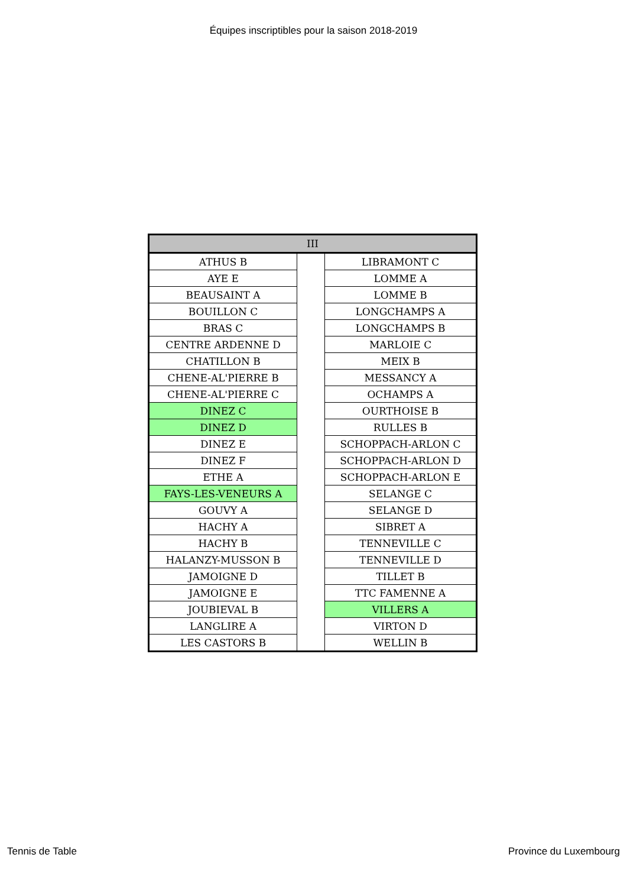Équipes inscriptibles pour la saison 2018-2019
| III | | |
| --- | --- | --- |
| ATHUS B | | LIBRAMONT C |
| AYE E | | LOMME A |
| BEAUSAINT A | | LOMME B |
| BOUILLON C | | LONGCHAMPS A |
| BRAS C | | LONGCHAMPS B |
| CENTRE ARDENNE D | | MARLOIE C |
| CHATILLON B | | MEIX B |
| CHENE-AL'PIERRE B | | MESSANCY A |
| CHENE-AL'PIERRE C | | OCHAMPS A |
| DINEZ C | | OURTHOISE B |
| DINEZ D | | RULLES B |
| DINEZ E | | SCHOPPACH-ARLON C |
| DINEZ F | | SCHOPPACH-ARLON D |
| ETHE A | | SCHOPPACH-ARLON E |
| FAYS-LES-VENEURS A | | SELANGE C |
| GOUVY A | | SELANGE D |
| HACHY A | | SIBRET A |
| HACHY B | | TENNEVILLE C |
| HALANZY-MUSSON B | | TENNEVILLE D |
| JAMOIGNE D | | TILLET B |
| JAMOIGNE E | | TTC FAMENNE A |
| JOUBIEVAL B | | VILLERS A |
| LANGLIRE A | | VIRTON D |
| LES CASTORS B | | WELLIN B |
Tennis de Table Province du Luxembourg